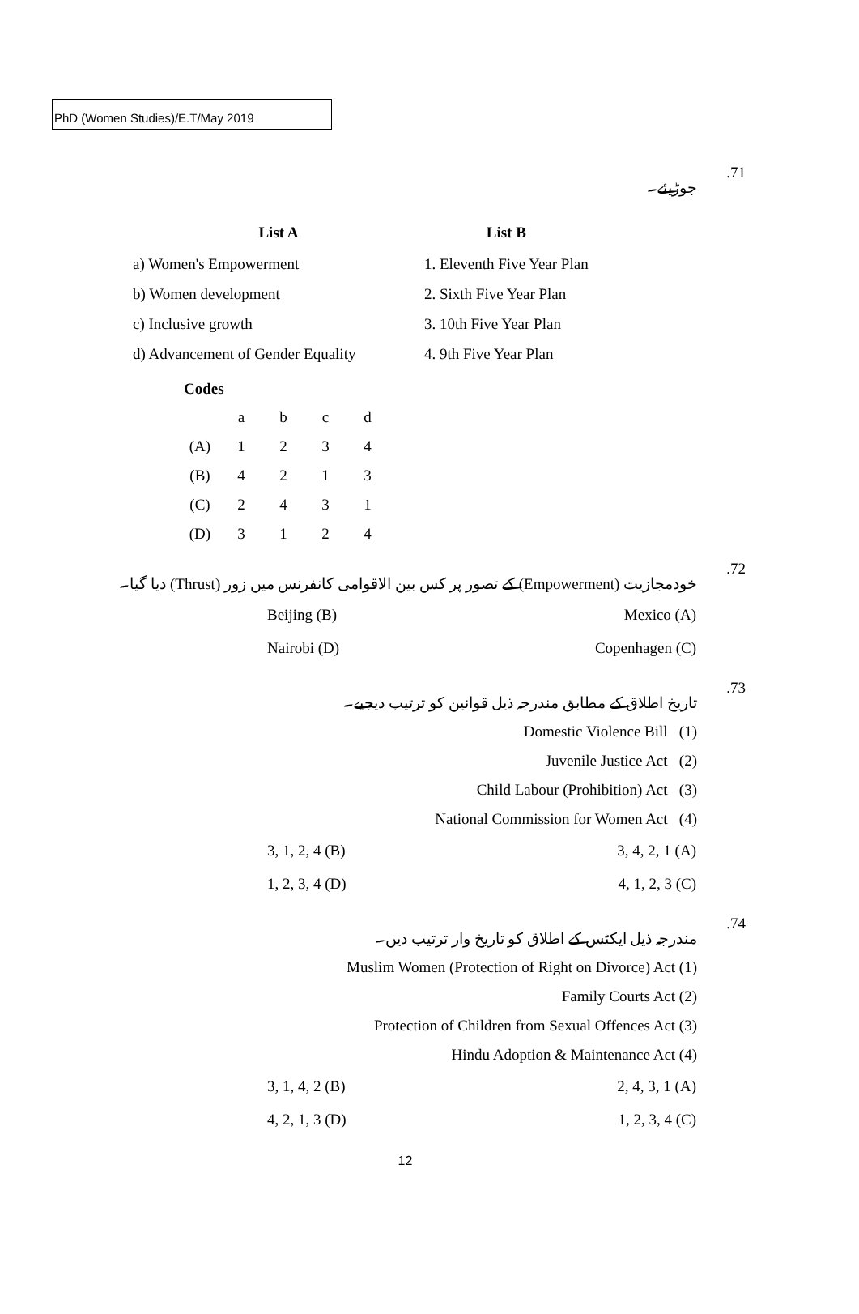PhD (Women Studies)/E.T/May 2019
جوڑیئے۔.71
| List A | List B |
| --- | --- |
| a) Women's Empowerment | 1. Eleventh Five Year Plan |
| b) Women development | 2. Sixth Five Year Plan |
| c) Inclusive growth | 3. 10th Five Year Plan |
| d) Advancement of Gender Equality | 4. 9th Five Year Plan |
Codes
| | a | b | c | d |
| (A) | 1 | 2 | 3 | 4 |
| (B) | 4 | 2 | 1 | 3 |
| (C) | 2 | 4 | 3 | 1 |
| (D) | 3 | 1 | 2 | 4 |
خودمجازیت (Empowerment) کے تصور پر کس بین الاقوامی کانفرنس میں زور (Thrust) دیا گیا۔.72
Beijing (B) Mexico (A)
Nairobi (D) Copenhagen (C)
تاریخ اطلاق کے مطابق مندرجہ ذیل قوانین کو ترتیب دیجیے۔.73
Domestic Violence Bill (1)
Juvenile Justice Act (2)
Child Labour (Prohibition) Act (3)
National Commission for Women Act (4)
3, 1, 2, 4 (B) 3, 4, 2, 1 (A)
1, 2, 3, 4 (D) 4, 1, 2, 3 (C)
مندرجہ ذیل ایکٹس کے اطلاق کو تاریخ وار ترتیب دیں۔.74
Muslim Women (Protection of Right on Divorce) Act (1)
Family Courts Act (2)
Protection of Children from Sexual Offences Act (3)
Hindu Adoption & Maintenance Act (4)
3, 1, 4, 2 (B) 2, 4, 3, 1 (A)
4, 2, 1, 3 (D) 1, 2, 3, 4 (C)
12